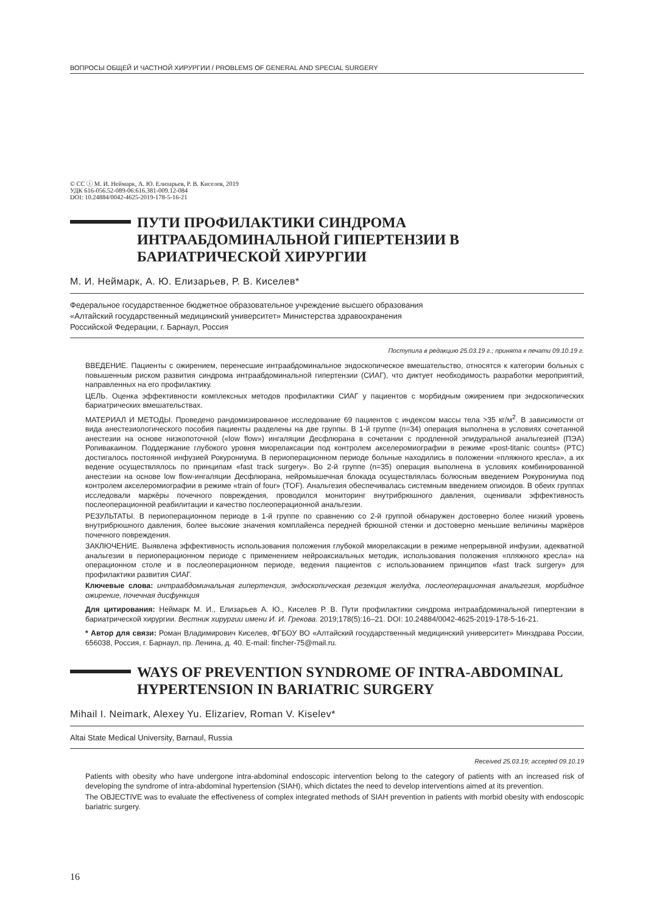ВОПРОСЫ ОБЩЕЙ И ЧАСТНОЙ ХИРУРГИИ / PROBLEMS OF GENERAL AND SPECIAL SURGERY
© CC ⓘ М. И. Неймарк, А. Ю. Елизарьев, Р. В. Киселев, 2019
УДК 616-056.52-089-06:616.381-009.12-084
DOI: 10.24884/0042-4625-2019-178-5-16-21
ПУТИ ПРОФИЛАКТИКИ СИНДРОМА ИНТРААБДОМИНАЛЬНОЙ ГИПЕРТЕНЗИИ В БАРИАТРИЧЕСКОЙ ХИРУРГИИ
М. И. Неймарк, А. Ю. Елизарьев, Р. В. Киселев*
Федеральное государственное бюджетное образовательное учреждение высшего образования
«Алтайский государственный медицинский университет» Министерства здравоохранения
Российской Федерации, г. Барнаул, Россия
Поступила в редакцию 25.03.19 г.; принята к печати 09.10.19 г.
ВВЕДЕНИЕ. Пациенты с ожирением, перенесшие интраабдоминальное эндоскопическое вмешательство, относятся к категории больных с повышенным риском развития синдрома интраабдоминальной гипертензии (СИАГ), что диктует необходимость разработки мероприятий, направленных на его профилактику.
ЦЕЛЬ. Оценка эффективности комплексных методов профилактики СИАГ у пациентов с морбидным ожирением при эндоскопических бариатрических вмешательствах.
МАТЕРИАЛ И МЕТОДЫ. Проведено рандомизированное исследование 69 пациентов с индексом массы тела >35 кг/м<sup>2</sup>. В зависимости от вида анестезиологического пособия пациенты разделены на две группы. В 1-й группе (n=34) операция выполнена в условиях сочетанной анестезии на основе низкопоточной («low flow») ингаляции Десфлюрана в сочетании с продленной эпидуральной анальгезией (ПЭА) Ропивакаином. Поддержание глубокого уровня миорелаксации под контролем акселеромиографии в режиме «post-titanic counts» (PTC) достигалось постоянной инфузией Рокурониума. В периоперационном периоде больные находились в положении «пляжного кресла», а их ведение осуществлялось по принципам «fast track surgery». Во 2-й группе (n=35) операция выполнена в условиях комбинированной анестезии на основе low flow-ингаляции Десфлюрана, нейромышечная блокада осуществлялась болюсным введением Рокурониума под контролем акселеромиографии в режиме «train of four» (TOF). Анальгезия обеспечивалась системным введением опиоидов. В обеих группах исследовали маркёры почечного повреждения, проводился мониторинг внутрибрюшного давления, оценивали эффективность послеоперационной реабилитации и качество послеоперационной анальгезии.
РЕЗУЛЬТАТЫ. В периоперационном периоде в 1-й группе по сравнению со 2-й группой обнаружен достоверно более низкий уровень внутрибрюшного давления, более высокие значения комплайенса передней брюшной стенки и достоверно меньшие величины маркёров почечного повреждения.
ЗАКЛЮЧЕНИЕ. Выявлена эффективность использования положения глубокой миорелаксации в режиме непрерывной инфузии, адекватной анальгезии в периоперационном периоде с применением нейроаксиальных методик, использования положения «пляжного кресла» на операционном столе и в послеоперационном периоде, ведения пациентов с использованием принципов «fast track surgery» для профилактики развития СИАГ.
Ключевые слова: интраабдоминальная гипертензия, эндоскопическая резекция желудка, послеоперационная анальгезия, морбидное ожирение, почечная дисфункция
Для цитирования: Неймарк М. И., Елизарьев А. Ю., Киселев Р. В. Пути профилактики синдрома интраабдоминальной гипертензии в бариатрической хирургии. Вестник хирургии имени И. И. Грекова. 2019;178(5):16–21. DOI: 10.24884/0042-4625-2019-178-5-16-21.
* Автор для связи: Роман Владимирович Киселев, ФГБОУ ВО «Алтайский государственный медицинский университет» Минздрава России, 656038, Россия, г. Барнаул, пр. Ленина, д. 40. E-mail: fincher-75@mail.ru.
WAYS OF PREVENTION SYNDROME OF INTRA-ABDOMINAL HYPERTENSION IN BARIATRIC SURGERY
Mihail I. Neimark, Alexey Yu. Elizariev, Roman V. Kiselev*
Altai State Medical University, Barnaul, Russia
Received 25.03.19; accepted 09.10.19
Patients with obesity who have undergone intra-abdominal endoscopic intervention belong to the category of patients with an increased risk of developing the syndrome of intra-abdominal hypertension (SIAH), which dictates the need to develop interventions aimed at its prevention.
The OBJECTIVE was to evaluate the effectiveness of complex integrated methods of SIAH prevention in patients with morbid obesity with endoscopic bariatric surgery.
16